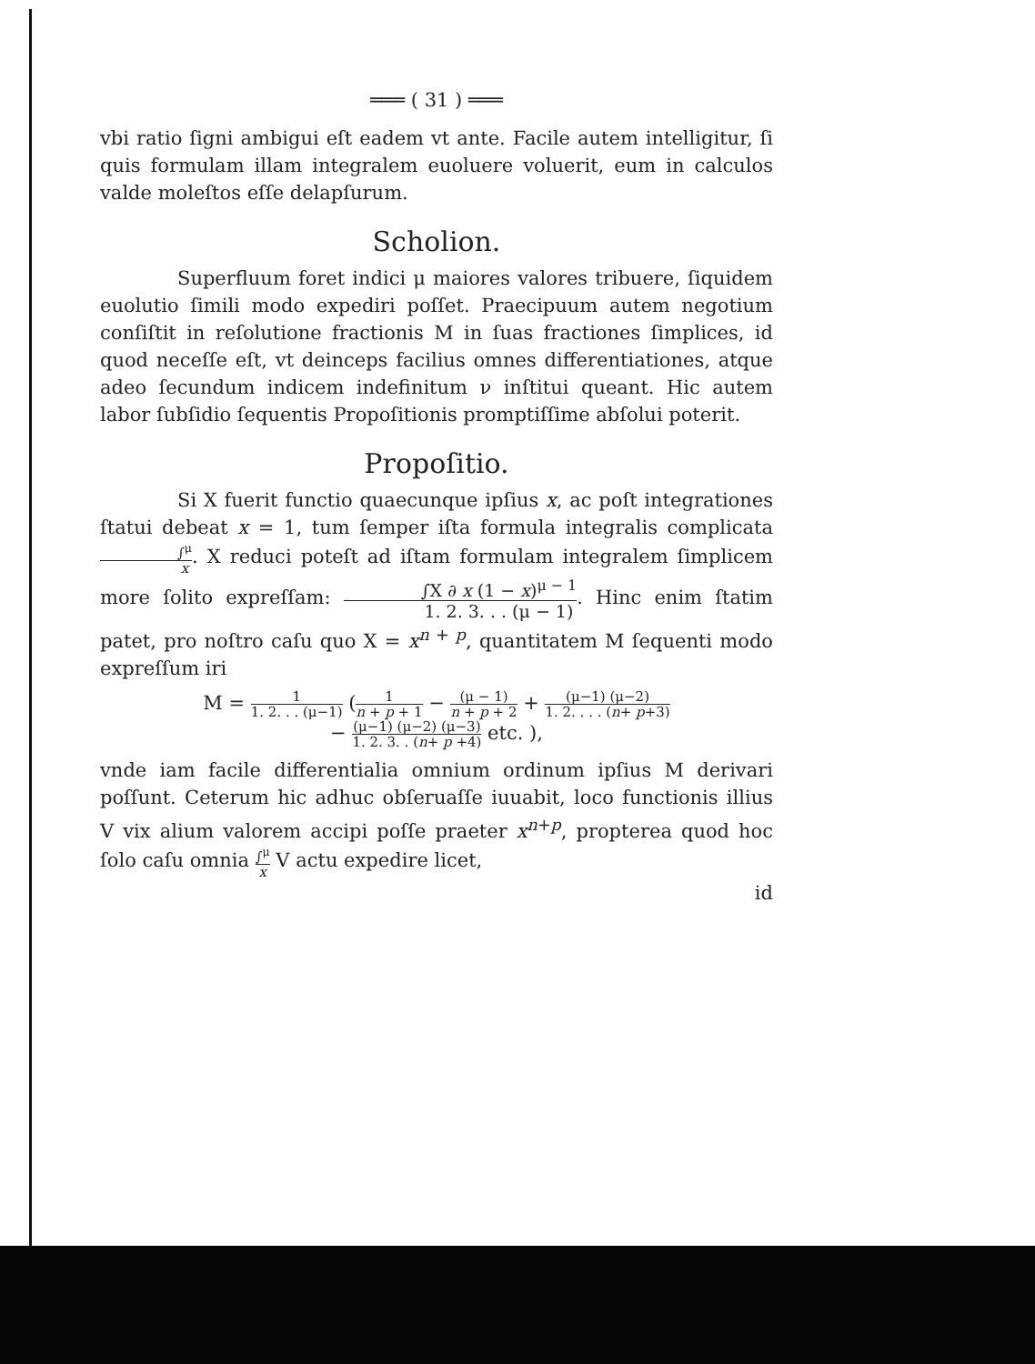═══ ( 31 ) ═══
vbi ratio ſigni ambigui eſt eadem vt ante. Facile autem intelligitur, ſi quis formulam illam integralem euoluere voluerit, eum in calculos valde moleſtos eſſe delapſurum.
Scholion.
Superfluum foret indici μ maiores valores tribuere, ſiquidem euolutio ſimili modo expediri poſſet. Praecipuum autem negotium conſiſtit in reſolutione fractionis M in ſuas fractiones ſimplices, id quod neceſſe eſt, vt deinceps facilius omnes differentiationes, atque adeo ſecundum indicem indefinitum ν inſtitui queant. Hic autem labor ſubſidio ſequentis Propoſitionis promptiſſime abſolui poterit.
Propoſitio.
Si X fuerit functio quaecunque ipſius x, ac poſt integrationes ſtatui debeat x = 1, tum ſemper iſta formula integralis complicata ∫<sup>μ</sup> x. X reduci poteſt ad iſtam formulam integralem ſimplicem more ſolito expreſſam: ∫X ∂ x (1 − x)<sup>μ − 1</sup> 1. 2. 3. . . (μ − 1). Hinc enim ſtatim patet, pro noſtro caſu quo X = x<sup>n + p</sup>, quantitatem M ſequenti modo expreſſum iri
M = 1 1. 2. . . (μ−1) (1 n + p + 1 − (μ − 1) n + p + 2 + (μ−1) (μ−2) 1. 2. . . . (n+ p+3)
− (μ−1) (μ−2) (μ−3) 1. 2. 3. . (n+ p +4) etc. ),
vnde iam facile differentialia omnium ordinum ipſius M derivari poſſunt. Ceterum hic adhuc obſeruaſſe iuuabit, loco functionis illius V vix alium valorem accipi poſſe praeter x<sup>n+p</sup>, propterea quod hoc ſolo caſu omnia ∫<sup>μ</sup> x V actu expedire licet,
id